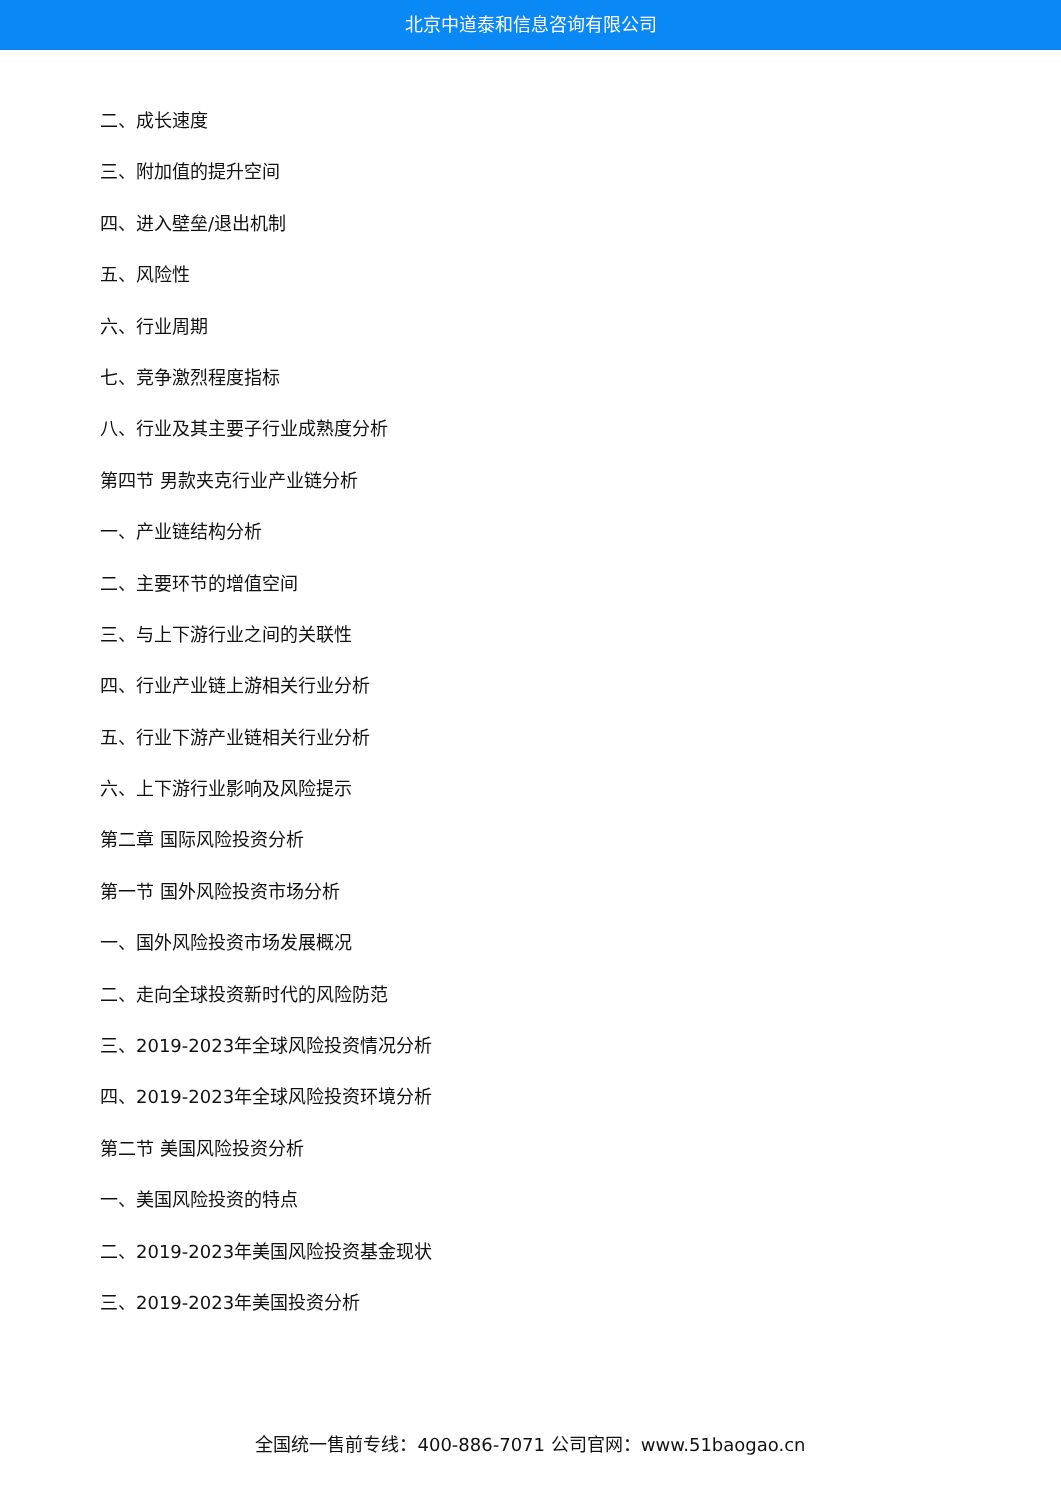北京中道泰和信息咨询有限公司
二、成长速度
三、附加值的提升空间
四、进入壁垒/退出机制
五、风险性
六、行业周期
七、竞争激烈程度指标
八、行业及其主要子行业成熟度分析
第四节 男款夹克行业产业链分析
一、产业链结构分析
二、主要环节的增值空间
三、与上下游行业之间的关联性
四、行业产业链上游相关行业分析
五、行业下游产业链相关行业分析
六、上下游行业影响及风险提示
第二章 国际风险投资分析
第一节 国外风险投资市场分析
一、国外风险投资市场发展概况
二、走向全球投资新时代的风险防范
三、2019-2023年全球风险投资情况分析
四、2019-2023年全球风险投资环境分析
第二节 美国风险投资分析
一、美国风险投资的特点
二、2019-2023年美国风险投资基金现状
三、2019-2023年美国投资分析
全国统一售前专线：400-886-7071 公司官网：www.51baogao.cn